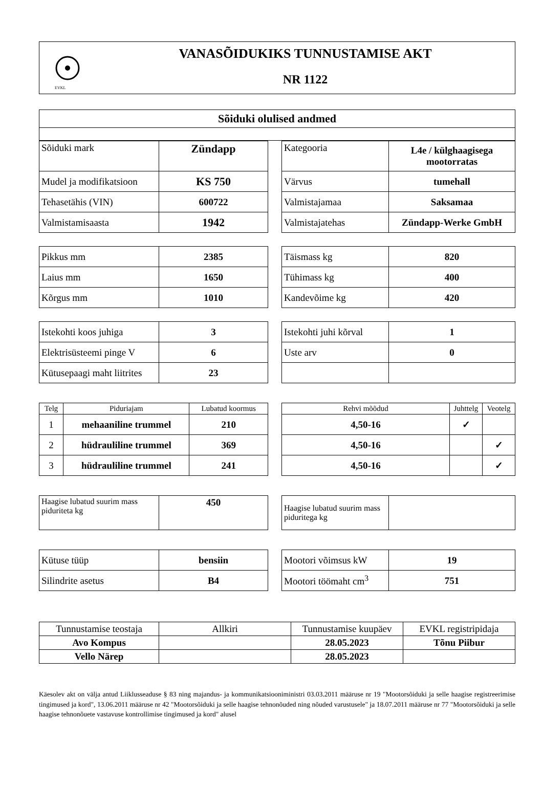EVKL
VANASÕIDUKIKS TUNNUSTAMISE AKT
NR 1122
| Sõiduki olulised andmed |
| Sõiduki mark | Zündapp |
| Mudel ja modifikatsioon | KS 750 |
| Tehasetähis (VIN) | 600722 |
| Valmistamisaasta | 1942 |
| Kategooria | L4e / külghaagisega mootorratas |
| Värvus | tumehall |
| Valmistajamaa | Saksamaa |
| Valmistajatehas | Zündapp-Werke GmbH |
| Pikkus mm | 2385 |
| Laius mm | 1650 |
| Kõrgus mm | 1010 |
| Täismass kg | 820 |
| Tühimass kg | 400 |
| Kandevõime kg | 420 |
| Istekohti koos juhiga | 3 |
| Elektrisüsteemi pinge V | 6 |
| Kütusepaagi maht liitrites | 23 |
| Istekohti juhi kõrval | 1 |
| Uste arv | 0 |
| Telg | Piduriajam | Lubatud koormus |
| --- | --- | --- |
| 1 | mehaaniline trummel | 210 |
| 2 | hüdrauliline trummel | 369 |
| 3 | hüdrauliline trummel | 241 |
| Rehvi mõõdud | Juhttelg | Veotelg |
| --- | --- | --- |
| 4,50-16 | ✓ | |
| 4,50-16 | | ✓ |
| 4,50-16 | | ✓ |
| Haagise lubatud suurim mass piduriteta kg | 450 |
| Haagise lubatud suurim mass piduritega kg | |
| Kütuse tüüp | bensiin |
| Silindrite asetus | B4 |
| Mootori võimsus kW | 19 |
| Mootori töömaht cm<sup>3</sup> | 751 |
| Tunnustamise teostaja | Allkiri | Tunnustamise kuupäev | EVKL registripidaja |
| Avo Kompus | | 28.05.2023 | Tõnu Piibur |
| Vello Närep | | 28.05.2023 | |
Käesolev akt on välja antud Liiklusseaduse § 83 ning majandus- ja kommunikatsiooniministri 03.03.2011 määruse nr 19 "Mootorsõiduki ja selle haagise registreerimise tingimused ja kord", 13.06.2011 määruse nr 42 "Mootorsõiduki ja selle haagise tehnonõuded ning nõuded varustusele" ja 18.07.2011 määruse nr 77 "Mootorsõiduki ja selle haagise tehnonõuete vastavuse kontrollimise tingimused ja kord" alusel